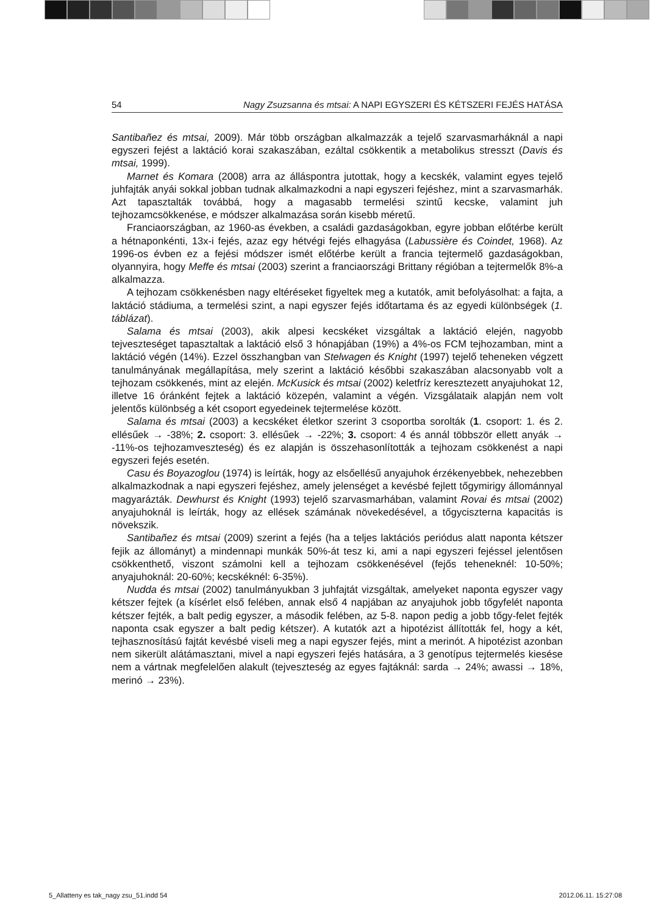54 Nagy Zsuzsanna és mtsai: A NAPI EGYSZERI ÉS KÉTSZERI FEJÉS HATÁSA
Santibañez és mtsai, 2009). Már több országban alkalmazzák a tejelő szarvasmarháknál a napi egyszeri fejést a laktáció korai szakaszában, ezáltal csökkentik a metabolikus stresszt (Davis és mtsai, 1999).
Marnet és Komara (2008) arra az álláspontra jutottak, hogy a kecskék, valamint egyes tejelő juhfajták anyái sokkal jobban tudnak alkalmazkodni a napi egyszeri fejéshez, mint a szarvasmarhák. Azt tapasztalták továbbá, hogy a magasabb termelési szintű kecske, valamint juh tejhozamcsökkenése, e módszer alkalmazása során kisebb méretű.
Franciaországban, az 1960-as években, a családi gazdaságokban, egyre jobban előtérbe került a hétnaponkénti, 13x-i fejés, azaz egy hétvégi fejés elhagyása (Labussière és Coindet, 1968). Az 1996-os évben ez a fejési módszer ismét előtérbe került a francia tejtermelő gazdaságokban, olyannyira, hogy Meffe és mtsai (2003) szerint a franciaországi Brittany régióban a tejtermelők 8%-a alkalmazza.
A tejhozam csökkenésben nagy eltéréseket figyeltek meg a kutatók, amit befolyásolhat: a fajta, a laktáció stádiuma, a termelési szint, a napi egyszer fejés időtartama és az egyedi különbségek (1. táblázat).
Salama és mtsai (2003), akik alpesi kecskéket vizsgáltak a laktáció elején, nagyobb tejveszteséget tapasztaltak a laktáció első 3 hónapjában (19%) a 4%-os FCM tejhozamban, mint a laktáció végén (14%). Ezzel összhangban van Stelwagen és Knight (1997) tejelő teheneken végzett tanulmányának megállapítása, mely szerint a laktáció későbbi szakaszában alacsonyabb volt a tejhozam csökkenés, mint az elején. McKusick és mtsai (2002) keletfríz keresztezett anyajuhokat 12, illetve 16 óránként fejtek a laktáció közepén, valamint a végén. Vizsgálataik alapján nem volt jelentős különbség a két csoport egyedeinek tejtermelése között.
Salama és mtsai (2003) a kecskéket életkor szerint 3 csoportba sorolták (1. csoport: 1. és 2. ellésűek → -38%; 2. csoport: 3. ellésűek → -22%; 3. csoport: 4 és annál többször ellett anyák → -11%-os tejhozamveszteség) és ez alapján is összehasonlították a tejhozam csökkenést a napi egyszeri fejés esetén.
Casu és Boyazoglou (1974) is leírták, hogy az elsőellésű anyajuhok érzékenyebbek, nehezebben alkalmazkodnak a napi egyszeri fejéshez, amely jelenséget a kevésbé fejlett tőgymirigy állománnyal magyarázták. Dewhurst és Knight (1993) tejelő szarvasmarhában, valamint Rovai és mtsai (2002) anyajuhoknál is leírták, hogy az ellések számának növekedésével, a tőgyciszterna kapacitás is növekszik.
Santibañez és mtsai (2009) szerint a fejés (ha a teljes laktációs periódus alatt naponta kétszer fejik az állományt) a mindennapi munkák 50%-át tesz ki, ami a napi egyszeri fejéssel jelentősen csökkenthető, viszont számolni kell a tejhozam csökkenésével (fejős teheneknél: 10-50%; anyajuhoknál: 20-60%; kecskéknél: 6-35%).
Nudda és mtsai (2002) tanulmányukban 3 juhfajtát vizsgáltak, amelyeket naponta egyszer vagy kétszer fejtek (a kísérlet első felében, annak első 4 napjában az anyajuhok jobb tőgyfelét naponta kétszer fejték, a balt pedig egyszer, a második felében, az 5-8. napon pedig a jobb tőgy-felet fejték naponta csak egyszer a balt pedig kétszer). A kutatók azt a hipotézist állították fel, hogy a két, tejhasznosítású fajtát kevésbé viseli meg a napi egyszer fejés, mint a merinót. A hipotézist azonban nem sikerült alátámasztani, mivel a napi egyszeri fejés hatására, a 3 genotípus tejtermelés kiesése nem a vártnak megfelelően alakult (tejveszteség az egyes fajtáknál: sarda → 24%; awassi → 18%, merinó → 23%).
5_Allatteny es tak_nagy zsu_51.indd 54 2012.06.11. 15:27:08